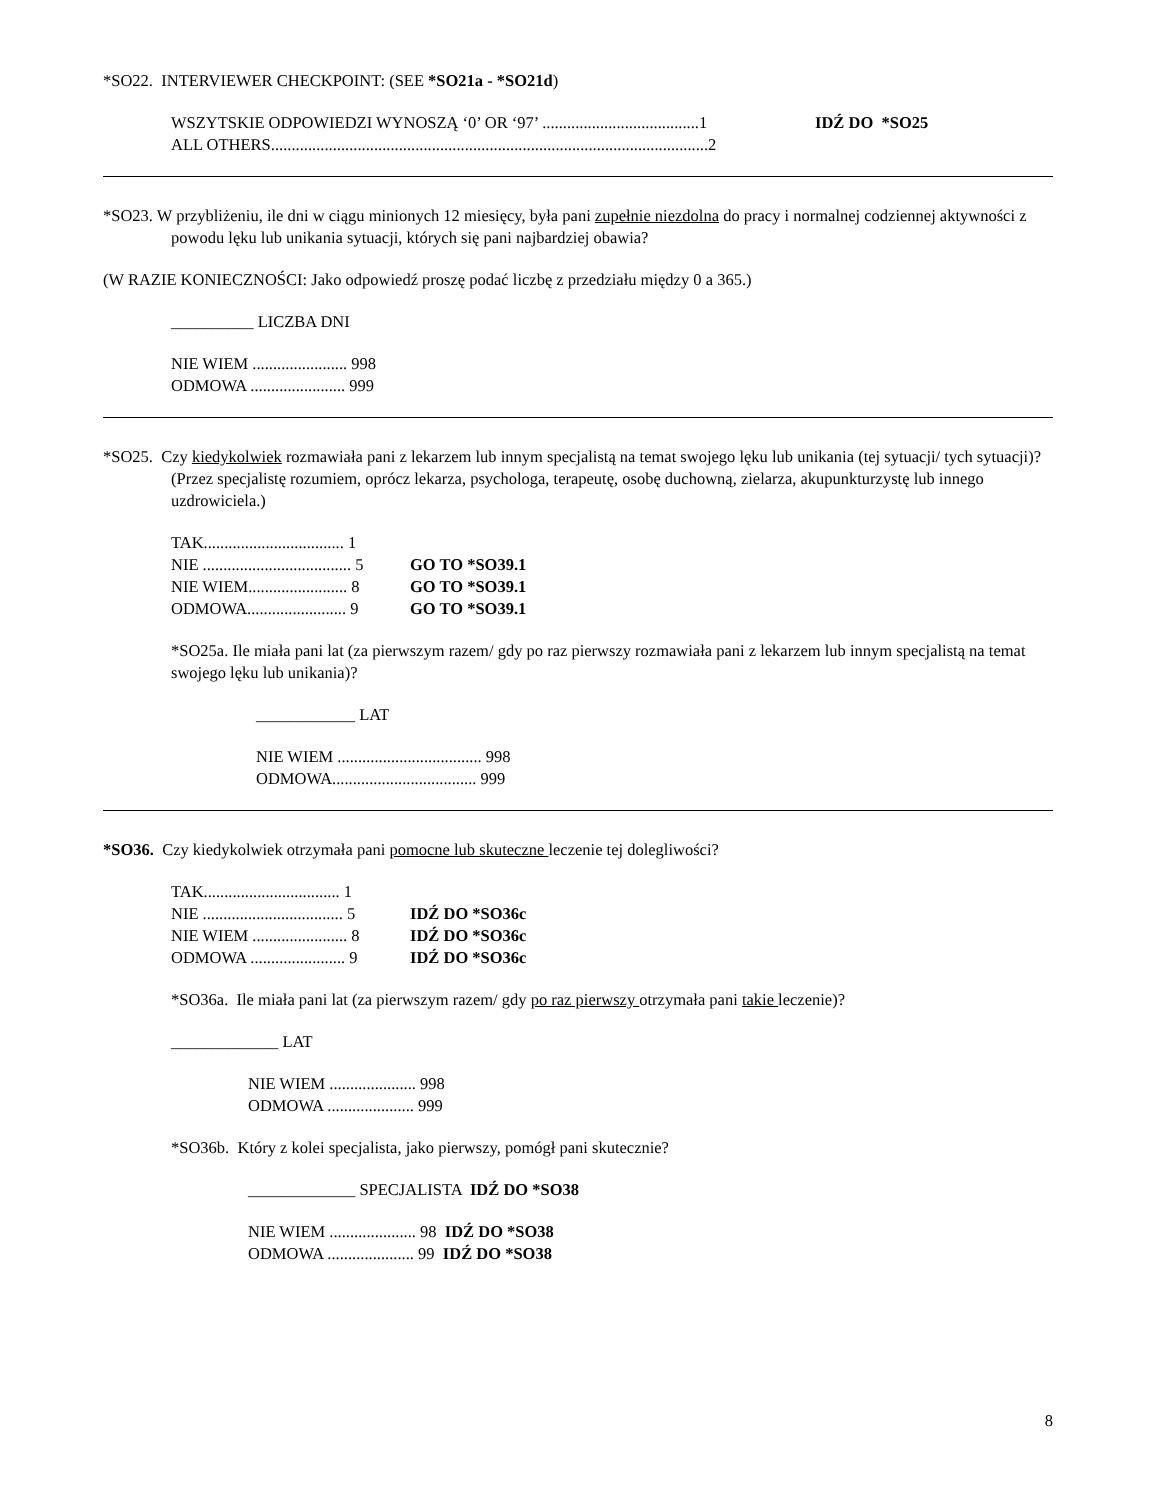*SO22. INTERVIEWER CHECKPOINT: (SEE *SO21a - *SO21d)
WSZYTSKIE ODPOWIEDZI WYNOSZĄ ‘0’ OR ‘97’ ......................................1 IDŹ DO *SO25
ALL OTHERS..........................................................................................................2
*SO23. W przybliżeniu, ile dni w ciągu minionych 12 miesięcy, była pani zupełnie niezdolna do pracy i normalnej codziennej aktywności z powodu lęku lub unikania sytuacji, których się pani najbardziej obawia?
(W RAZIE KONIECZNOŚCI: Jako odpowiedź proszę podać liczbę z przedziału między 0 a 365.)
__________ LICZBA DNI
NIE WIEM ....................... 998
ODMOWA ....................... 999
*SO25. Czy kiedykolwiek rozmawiała pani z lekarzem lub innym specjalistą na temat swojego lęku lub unikania (tej sytuacji/ tych sytuacji)? (Przez specjalistę rozumiem, oprócz lekarza, psychologa, terapeutę, osobę duchowną, zielarza, akupunkturzystę lub innego uzdrowiciela.)
TAK.................................. 1
NIE .................................... 5 GO TO *SO39.1
NIE WIEM........................ 8 GO TO *SO39.1
ODMOWA........................ 9 GO TO *SO39.1
*SO25a. Ile miała pani lat (za pierwszym razem/ gdy po raz pierwszy rozmawiała pani z lekarzem lub innym specjalistą na temat swojego lęku lub unikania)?
____________ LAT
NIE WIEM ................................... 998
ODMOWA................................... 999
*SO36. Czy kiedykolwiek otrzymała pani pomocne lub skuteczne leczenie tej dolegliwości?
TAK................................. 1
NIE .................................. 5 IDŹ DO *SO36c
NIE WIEM ....................... 8 IDŹ DO *SO36c
ODMOWA ....................... 9 IDŹ DO *SO36c
*SO36a. Ile miała pani lat (za pierwszym razem/ gdy po raz pierwszy otrzymała pani takie leczenie)?
_____________ LAT
NIE WIEM ..................... 998
ODMOWA ..................... 999
*SO36b. Który z kolei specjalista, jako pierwszy, pomógł pani skutecznie?
_____________ SPECJALISTA IDŹ DO *SO38
NIE WIEM ..................... 98 IDŹ DO *SO38
ODMOWA ..................... 99 IDŹ DO *SO38
8